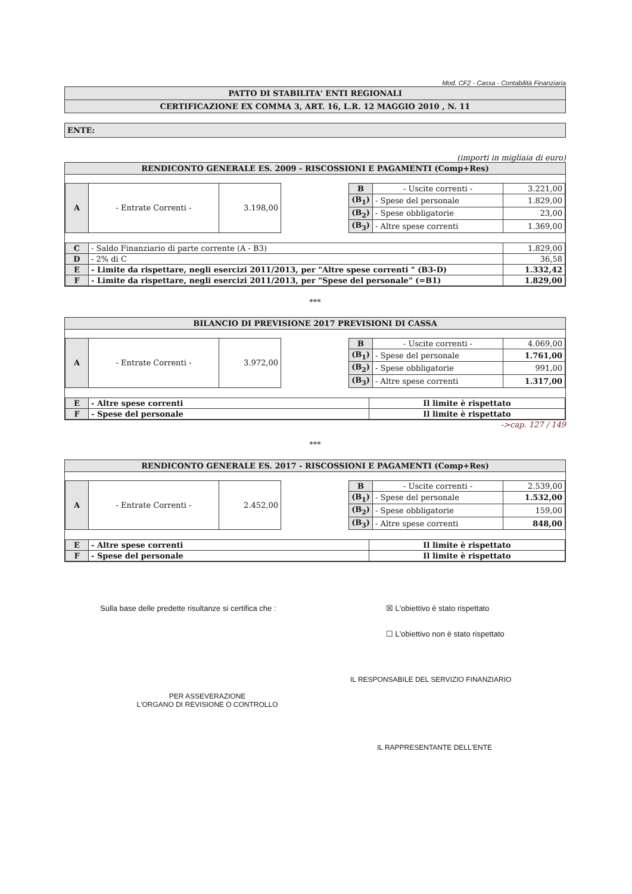Mod. CF2 - Cassa - Contabilità Finanziaria
PATTO DI STABILITA' ENTI REGIONALI
CERTIFICAZIONE EX COMMA 3, ART. 16, L.R. 12 MAGGIO 2010 , N. 11
ENTE:
(importi in migliaia di euro)
RENDICONTO GENERALE ES. 2009 - RISCOSSIONI E PAGAMENTI (Comp+Res)
| A | - Entrate Correnti - | 3.198,00 |
| B | - Uscite correnti - | 3.221,00 |
| (B<sub>1</sub>) | - Spese del personale | 1.829,00 |
| (B<sub>2</sub>) | - Spese obbligatorie | 23,00 |
| (B<sub>3</sub>) | - Altre spese correnti | 1.369,00 |
| C | - Saldo Finanziario di parte corrente (A - B3) | 1.829,00 |
| D | - 2% di C | 36,58 |
| E | - Limite da rispettare, negli esercizi 2011/2013, per "Altre spese correnti " (B3-D) | 1.332,42 |
| F | - Limite da rispettare, negli esercizi 2011/2013, per "Spese del personale" (=B1) | 1.829,00 |
***
BILANCIO DI PREVISIONE 2017 PREVISIONI DI CASSA
| A | - Entrate Correnti - | 3.972,00 |
| B | - Uscite correnti - | 4.069,00 |
| (B<sub>1</sub>) | - Spese del personale | 1.761,00 |
| (B<sub>2</sub>) | - Spese obbligatorie | 991,00 |
| (B<sub>3</sub>) | - Altre spese correnti | 1.317,00 |
| E | - Altre spese correnti | Il limite è rispettato |
| F | - Spese del personale | Il limite è rispettato |
->cap. 127 / 149
***
RENDICONTO GENERALE ES. 2017 - RISCOSSIONI E PAGAMENTI (Comp+Res)
| A | - Entrate Correnti - | 2.452,00 |
| B | - Uscite correnti - | 2.539,00 |
| (B<sub>1</sub>) | - Spese del personale | 1.532,00 |
| (B<sub>2</sub>) | - Spese obbligatorie | 159,00 |
| (B<sub>3</sub>) | - Altre spese correnti | 848,00 |
| E | - Altre spese correnti | Il limite è rispettato |
| F | - Spese del personale | Il limite è rispettato |
Sulla base delle predette risultanze si certifica che : ☒ L'obiettivo è stato rispettato
☐ L'obiettivo non è stato rispettato
PER ASSEVERAZIONE
L'ORGANO DI REVISIONE O CONTROLLO
IL RESPONSABILE DEL SERVIZIO FINANZIARIO
IL RAPPRESENTANTE DELL'ENTE